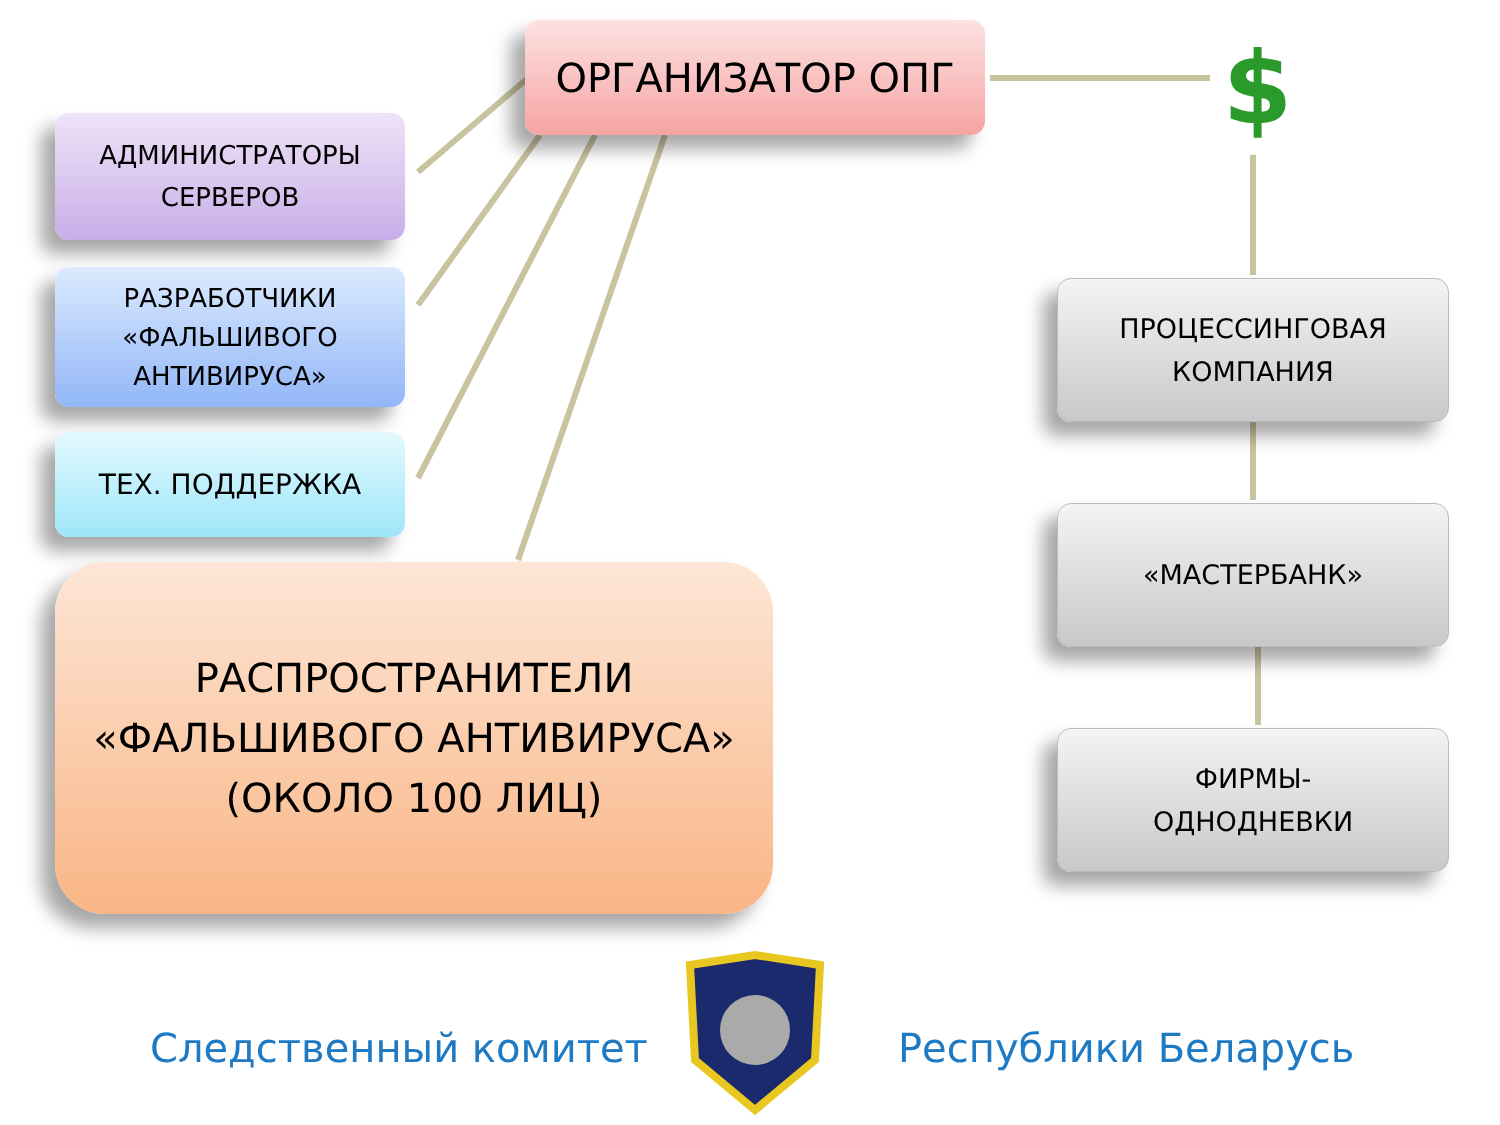ОРГАНИЗАТОР ОПГ $
АДМИНИСТРАТОРЫ
СЕРВЕРОВ
РАЗРАБОТЧИКИ
«ФАЛЬШИВОГО
АНТИВИРУСА»
ТЕХ. ПОДДЕРЖКА
РАСПРОСТРАНИТЕЛИ
«ФАЛЬШИВОГО АНТИВИРУСА»
(ОКОЛО 100 ЛИЦ)
ПРОЦЕССИНГОВАЯ
КОМПАНИЯ
«МАСТЕРБАНК»
ФИРМЫ-
ОДНОДНЕВКИ
Следственный комитет Республики Беларусь